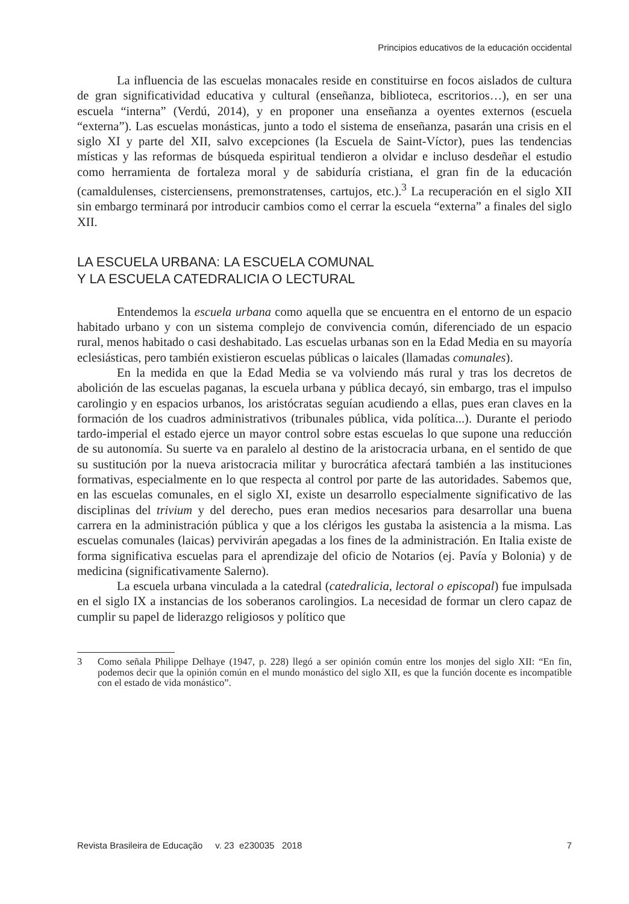Principios educativos de la educación occidental
La influencia de las escuelas monacales reside en constituirse en focos aislados de cultura de gran significatividad educativa y cultural (enseñanza, biblioteca, escritorios…), en ser una escuela “interna” (Verdú, 2014), y en proponer una enseñanza a oyentes externos (escuela “externa”). Las escuelas monásticas, junto a todo el sistema de enseñanza, pasarán una crisis en el siglo XI y parte del XII, salvo excepciones (la Escuela de Saint-Víctor), pues las tendencias místicas y las reformas de búsqueda espiritual tendieron a olvidar e incluso desdeñar el estudio como herramienta de fortaleza moral y de sabiduría cristiana, el gran fin de la educación (camaldulenses, cisterciensens, premonstratenses, cartujos, etc.).<sup>3</sup> La recuperación en el siglo XII sin embargo terminará por introducir cambios como el cerrar la escuela “externa” a finales del siglo XII.
LA ESCUELA URBANA: LA ESCUELA COMUNAL
Y LA ESCUELA CATEDRALICIA O LECTURAL
Entendemos la escuela urbana como aquella que se encuentra en el entorno de un espacio habitado urbano y con un sistema complejo de convivencia común, diferenciado de un espacio rural, menos habitado o casi deshabitado. Las escuelas urbanas son en la Edad Media en su mayoría eclesiásticas, pero también existieron escuelas públicas o laicales (llamadas comunales).
En la medida en que la Edad Media se va volviendo más rural y tras los decretos de abolición de las escuelas paganas, la escuela urbana y pública decayó, sin embargo, tras el impulso carolingio y en espacios urbanos, los aristócratas seguían acudiendo a ellas, pues eran claves en la formación de los cuadros administrativos (tribunales pública, vida política...). Durante el periodo tardo-imperial el estado ejerce un mayor control sobre estas escuelas lo que supone una reducción de su autonomía. Su suerte va en paralelo al destino de la aristocracia urbana, en el sentido de que su sustitución por la nueva aristocracia militar y burocrática afectará también a las instituciones formativas, especialmente en lo que respecta al control por parte de las autoridades. Sabemos que, en las escuelas comunales, en el siglo XI, existe un desarrollo especialmente significativo de las disciplinas del trivium y del derecho, pues eran medios necesarios para desarrollar una buena carrera en la administración pública y que a los clérigos les gustaba la asistencia a la misma. Las escuelas comunales (laicas) pervivirán apegadas a los fines de la administración. En Italia existe de forma significativa escuelas para el aprendizaje del oficio de Notarios (ej. Pavía y Bolonia) y de medicina (significativamente Salerno).
La escuela urbana vinculada a la catedral (catedralicia, lectoral o episcopal) fue impulsada en el siglo IX a instancias de los soberanos carolingios. La necesidad de formar un clero capaz de cumplir su papel de liderazgo religiosos y político que
3 Como señala Philippe Delhaye (1947, p. 228) llegó a ser opinión común entre los monjes del siglo XII: “En fin, podemos decir que la opinión común en el mundo monástico del siglo XII, es que la función docente es incompatible con el estado de vida monástico”.
Revista Brasileira de Educação v. 23 e230035 2018 7